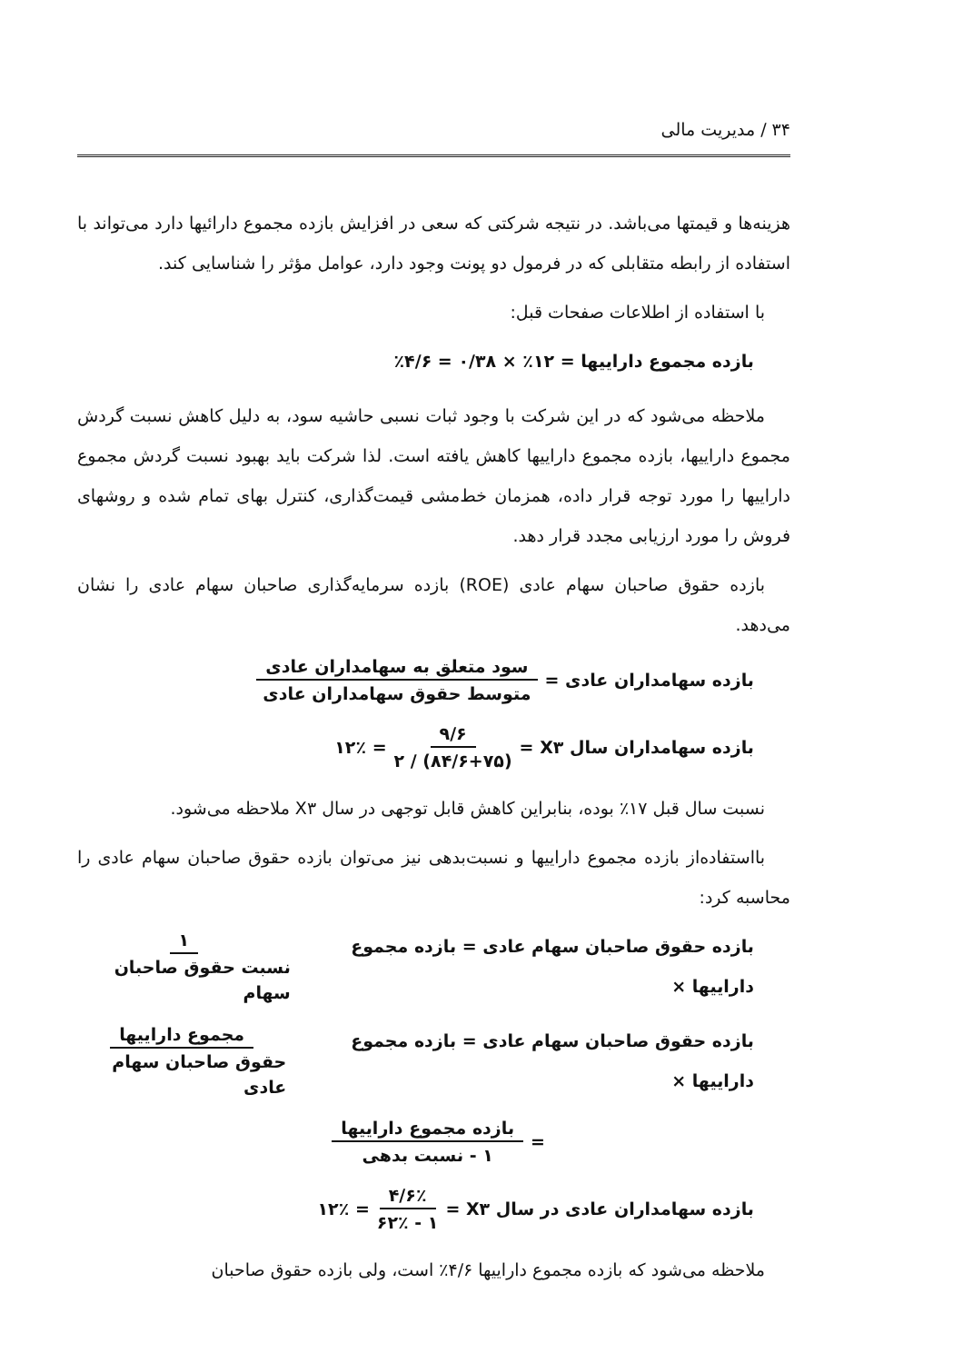۳۴ / مدیریت مالی
هزینه‌ها و قیمتها می‌باشد. در نتیجه شرکتی که سعی در افزایش بازده مجموع دارائیها دارد می‌تواند با استفاده از رابطه متقابلی که در فرمول دو پونت وجود دارد، عوامل مؤثر را شناسایی کند.
با استفاده از اطلاعات صفحات قبل:
بازده مجموع داراییها = ۱۲٪ × ۰/۳۸ = ۴/۶٪
ملاحظه می‌شود که در این شرکت با وجود ثبات نسبی حاشیه سود، به دلیل کاهش نسبت گردش مجموع داراییها، بازده مجموع داراییها کاهش یافته است. لذا شرکت باید بهبود نسبت گردش مجموع داراییها را مورد توجه قرار داده، همزمان خط‌مشی قیمت‌گذاری، کنترل بهای تمام شده و روشهای فروش را مورد ارزیابی مجدد قرار دهد.
بازده حقوق صاحبان سهام عادی (ROE) بازده سرمایه‌گذاری صاحبان سهام عادی را نشان می‌دهد.
بازده سهامداران عادی = سود متعلق به سهامداران عادی متوسط حقوق سهامداران عادی
بازده سهامداران سال X۳ = ۹/۶ (۸۴/۶+۷۵) / ۲ = ۱۲٪
نسبت سال قبل ۱۷٪ بوده، بنابراین کاهش قابل توجهی در سال X۳ ملاحظه می‌شود.
بااستفاده‌از بازده مجموع داراییها و نسبت‌بدهی نیز می‌توان بازده حقوق صاحبان سهام عادی را محاسبه کرد:
بازده حقوق صاحبان سهام عادی = بازده مجموع داراییها × ۱ نسبت حقوق صاحبان سهام
بازده حقوق صاحبان سهام عادی = بازده مجموع داراییها × مجموع داراییها حقوق صاحبان سهام عادی
= بازده مجموع داراییها ۱ - نسبت بدهی
بازده سهامداران عادی در سال X۳ = ۴/۶٪ ۱ - ۶۲٪ = ۱۲٪
ملاحظه می‌شود که بازده مجموع داراییها ۴/۶٪ است، ولی بازده حقوق صاحبان